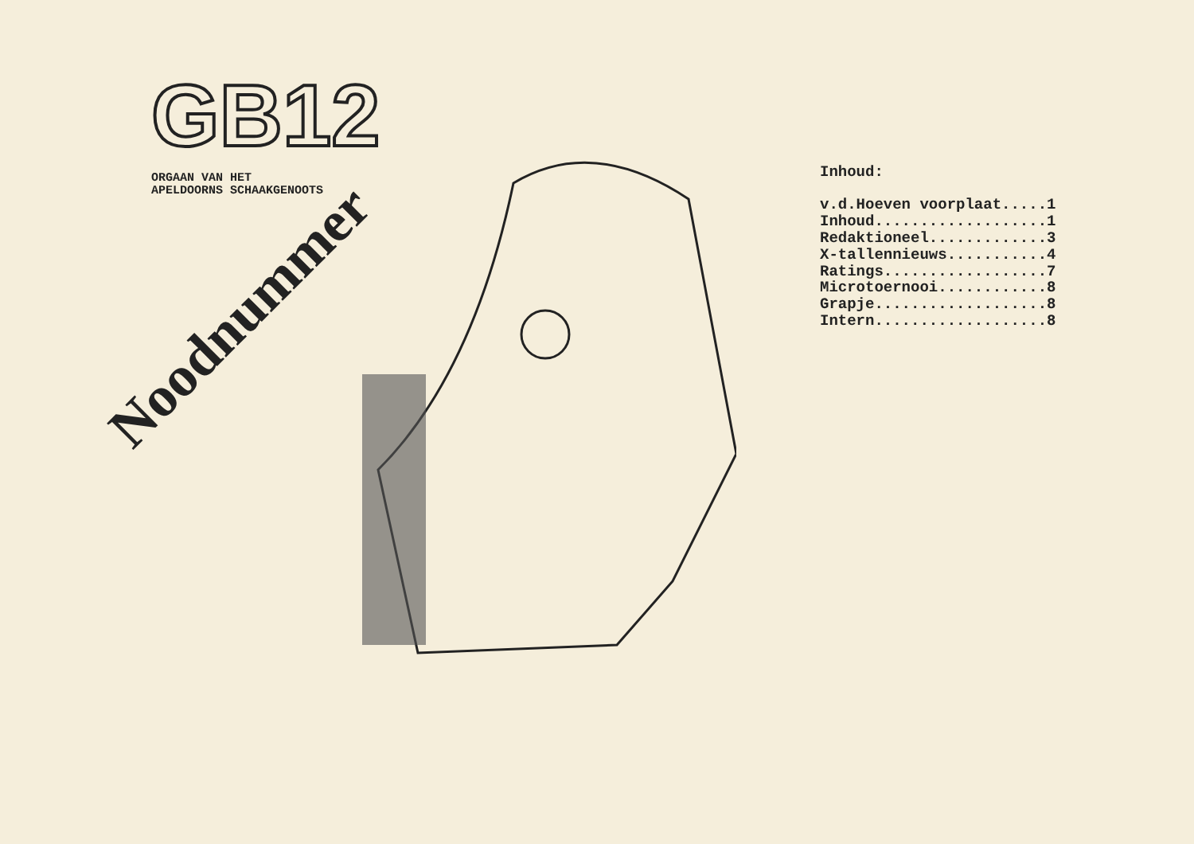GB12
ORGAAN VAN HET
APELDOORNS SCHAAKGENOOTS
Noodnummer
Inhoud:
v.d.Hoeven voorplaat.....1
Inhoud...................1
Redaktioneel.............3
X-tallennieuws...........4
Ratings..................7
Microtoernooi............8
Grapje...................8
Intern...................8